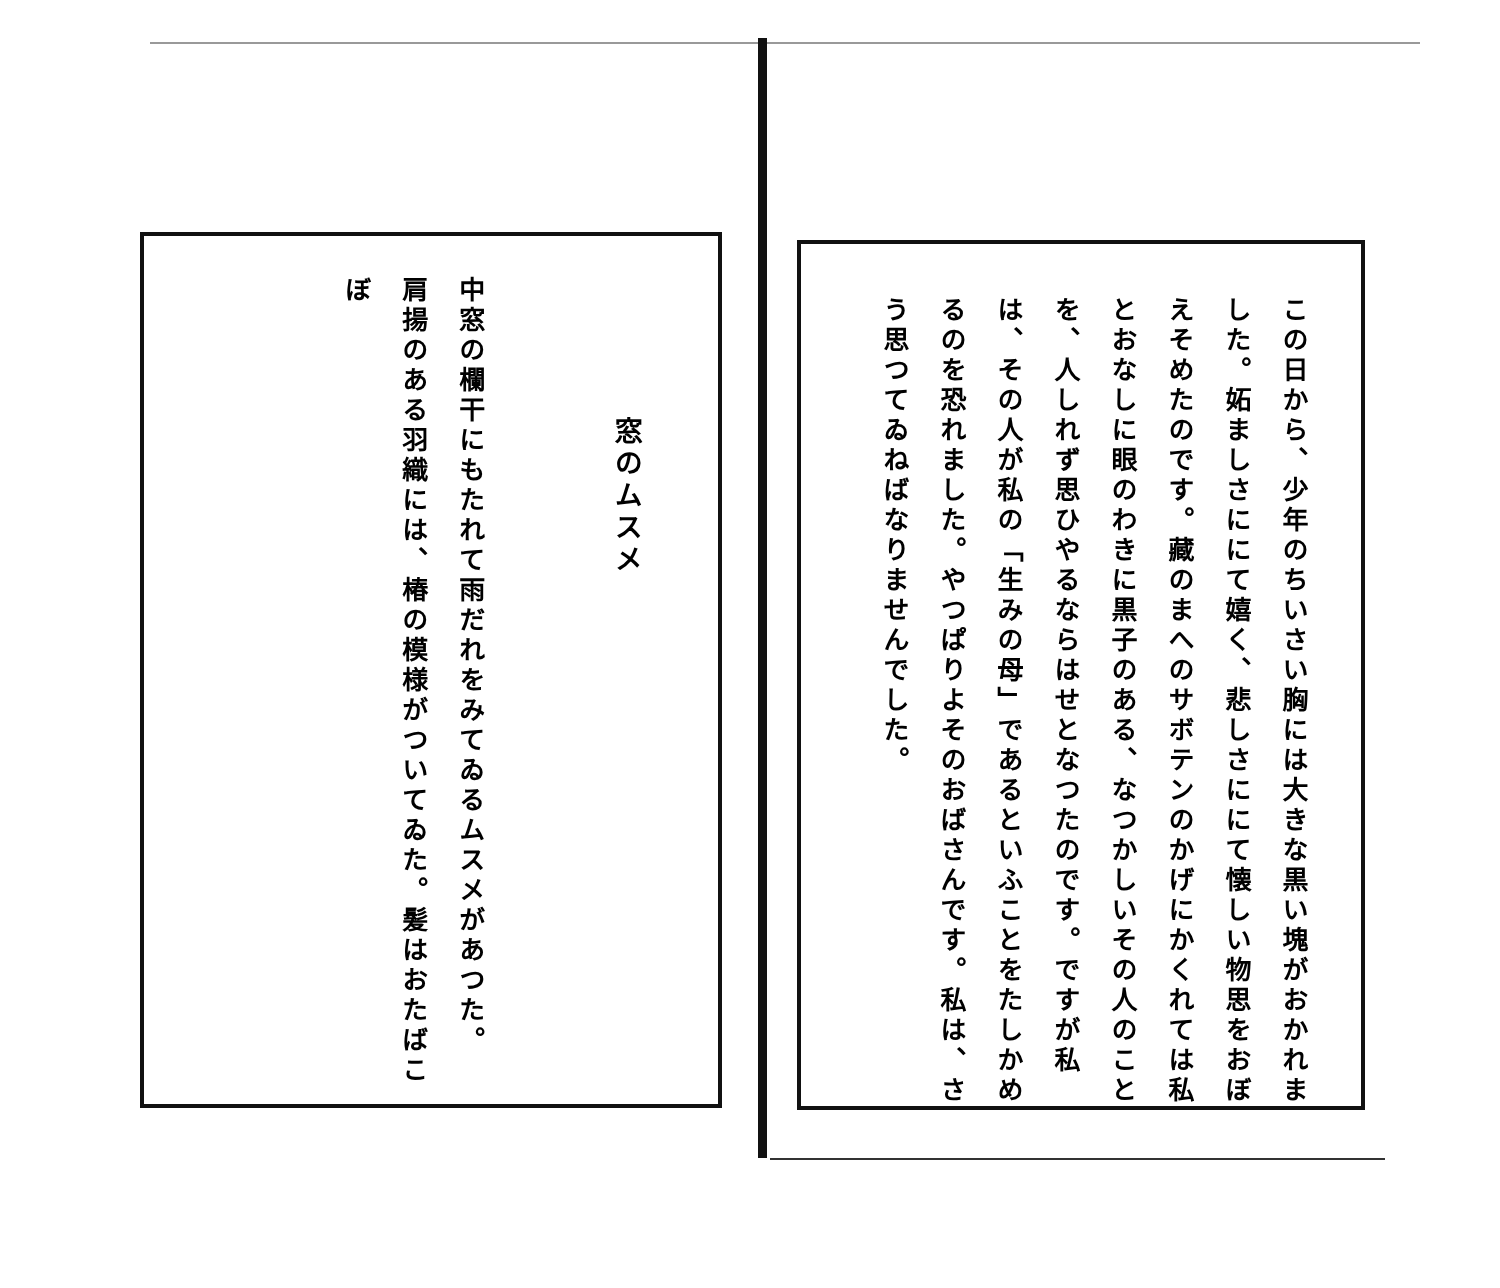この日から、少年のちいさい胸には大きな黒い塊がおかれました。妬ましさににて嬉く、悲しさににて懐しい物思をおぼえそめたのです。藏のまへのサボテンのかげにかくれては私とおなしに眼のわきに黒子のある、なつかしいその人のことを、人しれず思ひやるならはせとなつたのです。ですが私は、その人が私の「生みの母」であるといふことをたしかめるのを恐れました。やつぱりよそのおばさんです。私は、さう思つてゐねばなりませんでした。
窓のムスメ
中窓の欄干にもたれて雨だれをみてゐるムスメがあつた。
肩揚のある羽織には、椿の模様がついてゐた。髪はおたばこぼ